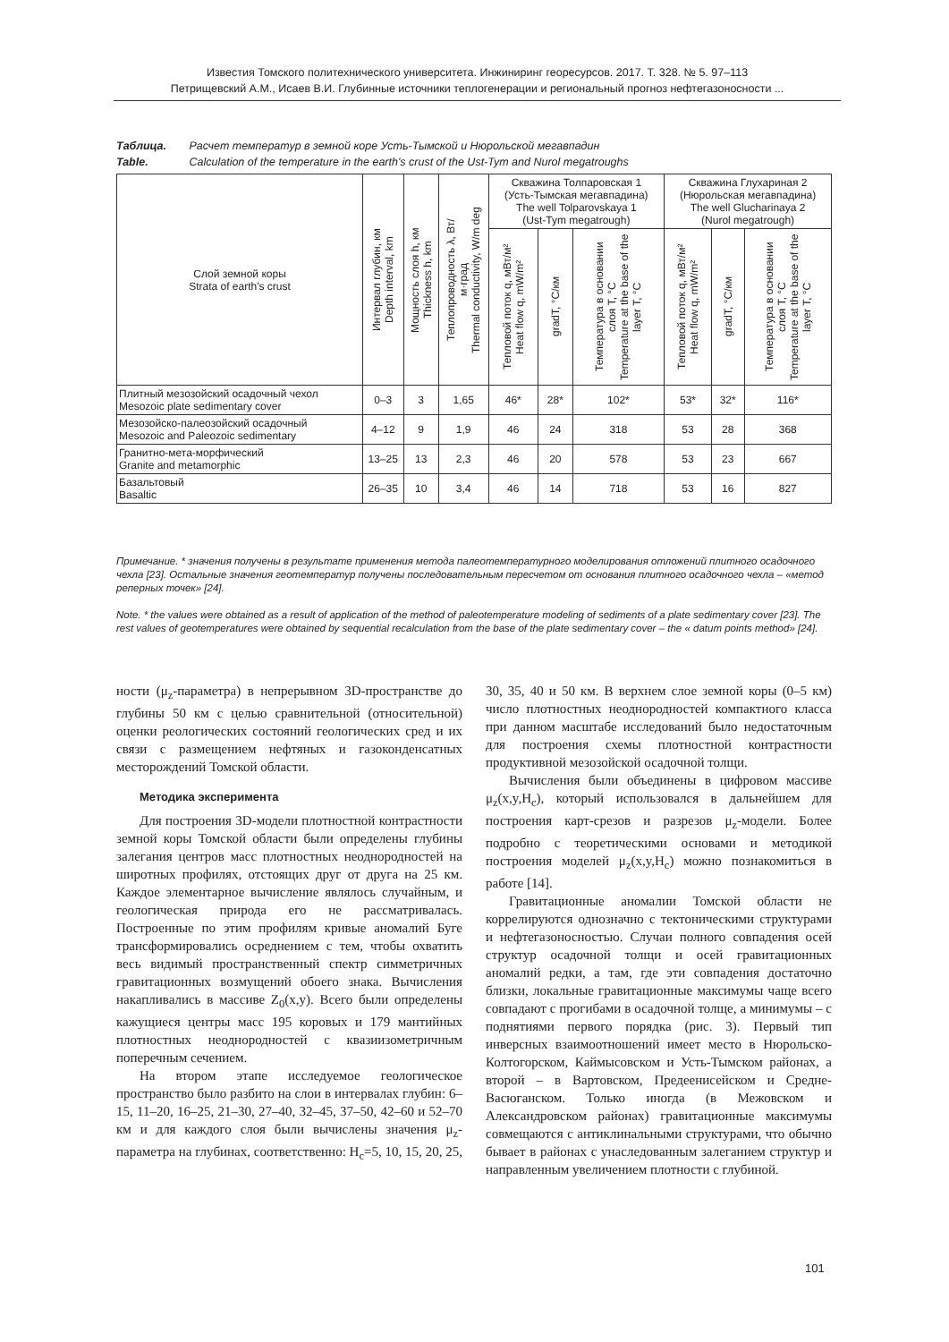Известия Томского политехнического университета. Инжиниринг георесурсов. 2017. Т. 328. № 5. 97–113
Петрищевский А.М., Исаев В.И. Глубинные источники теплогенерации и региональный прогноз нефтегазоносности ...
Таблица. Расчет температур в земной коре Усть-Тымской и Нюрольской мегавпадин
Table. Calculation of the temperature in the earth's crust of the Ust-Tym and Nurol megatroughs
| Слой земной коры Strata of earth's crust | Интервал глубин, км Depth interval, km | Мощность слоя h, км Thickness h, km | Теплопроводность λ, Вт/м·град Thermal conductivity, W/m deg | Скважина Толпаровская 1 (Усть-Тымская мегавпадина) The well Tolparovskaya 1 (Ust-Tym megatrough) | | | Скважина Глухариная 2 (Нюрольская мегавпадина) The well Glucharinaya 2 (Nurol megatrough) | | |
| --- | --- | --- | --- | --- | --- | --- | --- | --- | --- |
| | | | | Тепловой поток q, мВт/м² Heat flow q, mW/m² | gradT, °C/км | Температура в основании слоя T, °C Temperature at the base of the layer T, °C | Тепловой поток q, мВт/м² Heat flow q, mW/m² | gradT, °C/км | Температура в основании слоя T, °C Temperature at the base of the layer T, °C |
| Плитный мезозойский осадочный чехол Mesozoic plate sedimentary cover | 0–3 | 3 | 1,65 | 46* | 28* | 102* | 53* | 32* | 116* |
| Мезозойско-палеозойский осадочный Mesozoic and Paleozoic sedimentary | 4–12 | 9 | 1,9 | 46 | 24 | 318 | 53 | 28 | 368 |
| Гранитно-мета-морфический Granite and metamorphic | 13–25 | 13 | 2,3 | 46 | 20 | 578 | 53 | 23 | 667 |
| Базальтовый Basaltic | 26–35 | 10 | 3,4 | 46 | 14 | 718 | 53 | 16 | 827 |
Примечание. * значения получены в результате применения метода палеотемпературного моделирования отложений плитного осадочного чехла [23]. Остальные значения геотемператур получены последовательным пересчетом от основания плитного осадочного чехла – «метод реперных точек» [24].
Note. * the values were obtained as a result of application of the method of paleotemperature modeling of sediments of a plate sedimentary cover [23]. The rest values of geotemperatures were obtained by sequential recalculation from the base of the plate sedimentary cover – the « datum points method» [24].
ности (μ<sub>z</sub>-параметра) в непрерывном 3D-пространстве до глубины 50 км с целью сравнительной (относительной) оценки реологических состояний геологических сред и их связи с размещением нефтяных и газоконденсатных месторождений Томской области.
Методика эксперимента
Для построения 3D-модели плотностной контрастности земной коры Томской области были определены глубины залегания центров масс плотностных неоднородностей на широтных профилях, отстоящих друг от друга на 25 км. Каждое элементарное вычисление являлось случайным, и геологическая природа его не рассматривалась. Построенные по этим профилям кривые аномалий Буге трансформировались осреднением с тем, чтобы охватить весь видимый пространственный спектр симметричных гравитационных возмущений обоего знака. Вычисления накапливались в массиве Z<sub>0</sub>(x,y). Всего были определены кажущиеся центры масс 195 коровых и 179 мантийных плотностных неоднородностей с квазиизометричным поперечным сечением.
На втором этапе исследуемое геологическое пространство было разбито на слои в интервалах глубин: 6–15, 11–20, 16–25, 21–30, 27–40, 32–45, 37–50, 42–60 и 52–70 км и для каждого слоя были вычислены значения μ<sub>z</sub>-параметра на глубинах, соответственно: H<sub>c</sub>=5, 10, 15, 20, 25, 30, 35, 40 и 50 км. В верхнем слое земной коры (0–5 км) число плотностных неоднородностей компактного класса при данном масштабе исследований было недостаточным для построения схемы плотностной контрастности продуктивной мезозойской осадочной толщи.
Вычисления были объединены в цифровом массиве μ<sub>z</sub>(x,y,H<sub>c</sub>), который использовался в дальнейшем для построения карт-срезов и разрезов μ<sub>z</sub>-модели. Более подробно с теоретическими основами и методикой построения моделей μ<sub>z</sub>(x,y,H<sub>c</sub>) можно познакомиться в работе [14].
Гравитационные аномалии Томской области не коррелируются однозначно с тектоническими структурами и нефтегазоносностью. Случаи полного совпадения осей структур осадочной толщи и осей гравитационных аномалий редки, а там, где эти совпадения достаточно близки, локальные гравитационные максимумы чаще всего совпадают с прогибами в осадочной толще, а минимумы – с поднятиями первого порядка (рис. 3). Первый тип инверсных взаимоотношений имеет место в Нюрольско-Колтогорском, Каймысовском и Усть-Тымском районах, а второй – в Вартовском, Предеенисейском и Средне-Васюганском. Только иногда (в Межовском и Александровском районах) гравитационные максимумы совмещаются с антиклинальными структурами, что обычно бывает в районах с унаследованным залеганием структур и направленным увеличением плотности с глубиной.
101